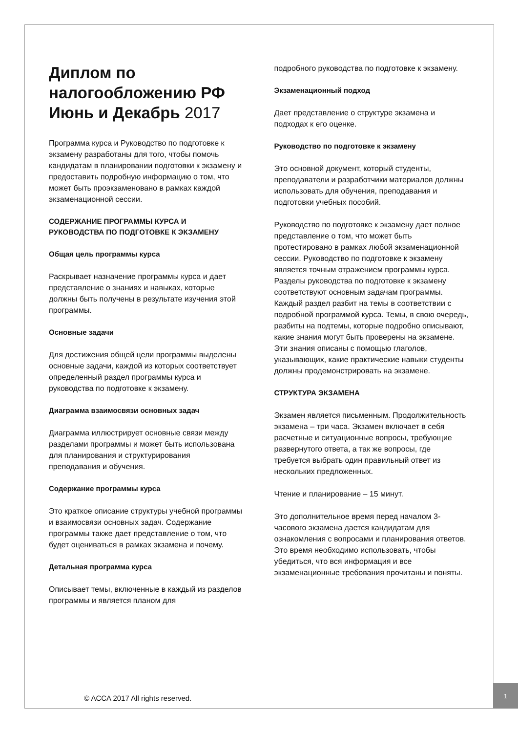Диплом по налогообложению РФ Июнь и Декабрь 2017
Программа курса и Руководство по подготовке к экзамену разработаны для того, чтобы помочь кандидатам в планировании подготовки к экзамену и предоставить подробную информацию о том, что может быть проэкзаменовано в рамках каждой экзаменационной сессии.
СОДЕРЖАНИЕ ПРОГРАММЫ КУРСА И РУКОВОДСТВА ПО ПОДГОТОВКЕ К ЭКЗАМЕНУ
Общая цель программы курса
Раскрывает назначение программы курса и дает представление о знаниях и навыках, которые должны быть получены в результате изучения этой программы.
Основные задачи
Для достижения общей цели программы выделены основные задачи, каждой из которых соответствует определенный раздел программы курса и руководства по подготовке к экзамену.
Диаграмма взаимосвязи основных задач
Диаграмма иллюстрирует основные связи между разделами программы и может быть использована для планирования и структурирования преподавания и обучения.
Содержание программы курса
Это краткое описание структуры учебной программы и взаимосвязи основных задач. Содержание программы также дает представление о том, что будет оцениваться в рамках экзамена и почему.
Детальная программа курса
Описывает темы, включенные в каждый из разделов программы и является планом для
подробного руководства по подготовке к экзамену.
Экзаменационный подход
Дает представление о структуре экзамена и подходах к его оценке.
Руководство по подготовке к экзамену
Это основной документ, который студенты, преподаватели и разработчики материалов должны использовать для обучения, преподавания и подготовки учебных пособий.
Руководство по подготовке к экзамену дает полное представление о том, что может быть протестировано в рамках любой экзаменационной сессии. Руководство по подготовке к экзамену является точным отражением программы курса. Разделы руководства по подготовке к экзамену соответствуют основным задачам программы. Каждый раздел разбит на темы в соответствии с подробной программой курса. Темы, в свою очередь, разбиты на подтемы, которые подробно описывают, какие знания могут быть проверены на экзамене. Эти знания описаны с помощью глаголов, указывающих, какие практические навыки студенты должны продемонстрировать на экзамене.
СТРУКТУРА ЭКЗАМЕНА
Экзамен является письменным. Продолжительность экзамена – три часа. Экзамен включает в себя расчетные и ситуационные вопросы, требующие развернутого ответа, а так же вопросы, где требуется выбрать один правильный ответ из нескольких предложенных.
Чтение и планирование – 15 минут.
Это дополнительное время перед началом 3-часового экзамена дается кандидатам для ознакомления с вопросами и планирования ответов. Это время необходимо использовать, чтобы убедиться, что вся информация и все экзаменационные требования прочитаны и поняты.
© ACCA 2017 All rights reserved.
1